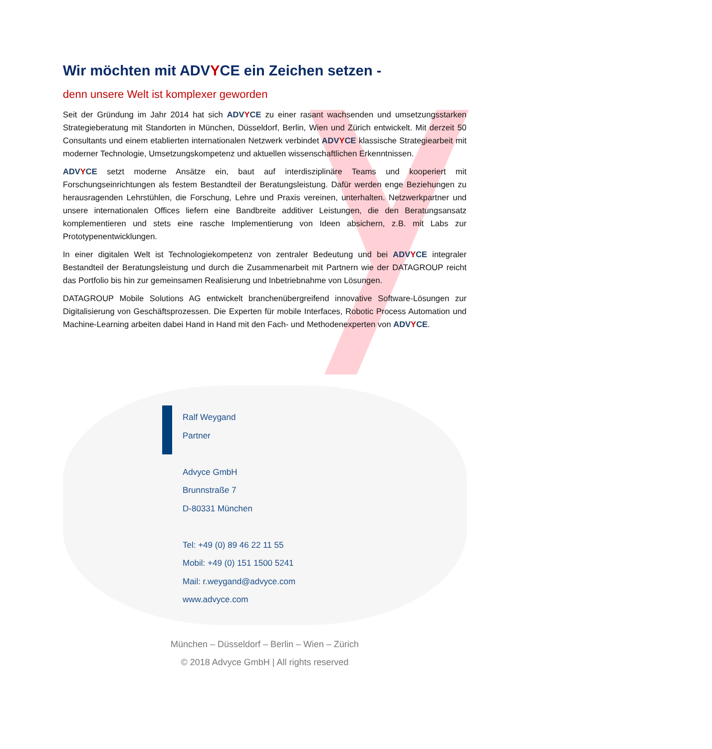Wir möchten mit ADVYCE ein Zeichen setzen -
denn unsere Welt ist komplexer geworden
Seit der Gründung im Jahr 2014 hat sich ADVYCE zu einer rasant wachsenden und umsetzungsstarken Strategieberatung mit Standorten in München, Düsseldorf, Berlin, Wien und Zürich entwickelt. Mit derzeit 50 Consultants und einem etablierten internationalen Netzwerk verbindet ADVYCE klassische Strategiearbeit mit moderner Technologie, Umsetzungskompetenz und aktuellen wissenschaftlichen Erkenntnissen.
ADVYCE setzt moderne Ansätze ein, baut auf interdisziplinäre Teams und kooperiert mit Forschungseinrichtungen als festem Bestandteil der Beratungsleistung. Dafür werden enge Beziehungen zu herausragenden Lehrstühlen, die Forschung, Lehre und Praxis vereinen, unterhalten. Netzwerkpartner und unsere internationalen Offices liefern eine Bandbreite additiver Leistungen, die den Beratungsansatz komplementieren und stets eine rasche Implementierung von Ideen absichern, z.B. mit Labs zur Prototypenentwicklungen.
In einer digitalen Welt ist Technologiekompetenz von zentraler Bedeutung und bei ADVYCE integraler Bestandteil der Beratungsleistung und durch die Zusammenarbeit mit Partnern wie der DATAGROUP reicht das Portfolio bis hin zur gemeinsamen Realisierung und Inbetriebnahme von Lösungen.
DATAGROUP Mobile Solutions AG entwickelt branchenübergreifend innovative Software-Lösungen zur Digitalisierung von Geschäftsprozessen. Die Experten für mobile Interfaces, Robotic Process Automation und Machine-Learning arbeiten dabei Hand in Hand mit den Fach- und Methodenexperten von ADVYCE.
Ralf Weygand
Partner
Advyce GmbH
Brunnstraße 7
D-80331 München
Tel: +49 (0) 89 46 22 11 55
Mobil: +49 (0) 151 1500 5241
Mail: r.weygand@advyce.com
www.advyce.com
München – Düsseldorf – Berlin – Wien – Zürich
© 2018 Advyce GmbH | All rights reserved